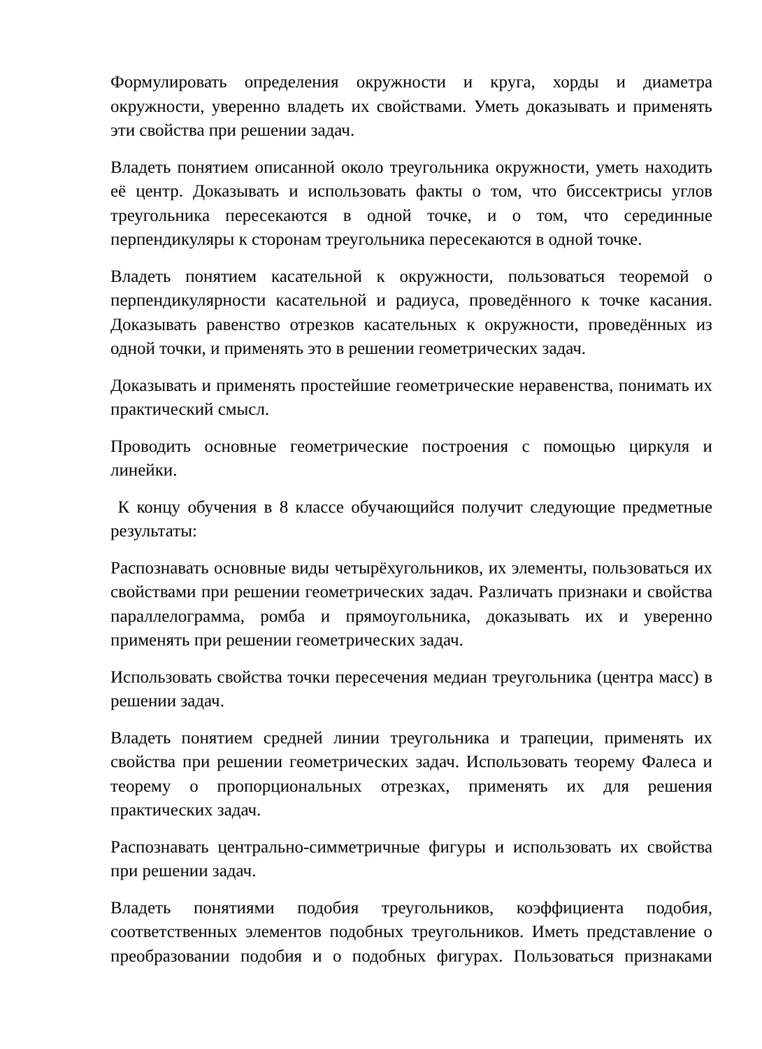Формулировать определения окружности и круга, хорды и диаметра окружности, уверенно владеть их свойствами. Уметь доказывать и применять эти свойства при решении задач.
Владеть понятием описанной около треугольника окружности, уметь находить её центр. Доказывать и использовать факты о том, что биссектрисы углов треугольника пересекаются в одной точке, и о том, что серединные перпендикуляры к сторонам треугольника пересекаются в одной точке.
Владеть понятием касательной к окружности, пользоваться теоремой о перпендикулярности касательной и радиуса, проведённого к точке касания. Доказывать равенство отрезков касательных к окружности, проведённых из одной точки, и применять это в решении геометрических задач.
Доказывать и применять простейшие геометрические неравенства, понимать их практический смысл.
Проводить основные геометрические построения с помощью циркуля и линейки.
К концу обучения в 8 классе обучающийся получит следующие предметные результаты:
Распознавать основные виды четырёхугольников, их элементы, пользоваться их свойствами при решении геометрических задач. Различать признаки и свойства параллелограмма, ромба и прямоугольника, доказывать их и уверенно применять при решении геометрических задач.
Использовать свойства точки пересечения медиан треугольника (центра масс) в решении задач.
Владеть понятием средней линии треугольника и трапеции, применять их свойства при решении геометрических задач. Использовать теорему Фалеса и теорему о пропорциональных отрезках, применять их для решения практических задач.
Распознавать центрально-симметричные фигуры и использовать их свойства при решении задач.
Владеть понятиями подобия треугольников, коэффициента подобия, соответственных элементов подобных треугольников. Иметь представление о преобразовании подобия и о подобных фигурах. Пользоваться признаками